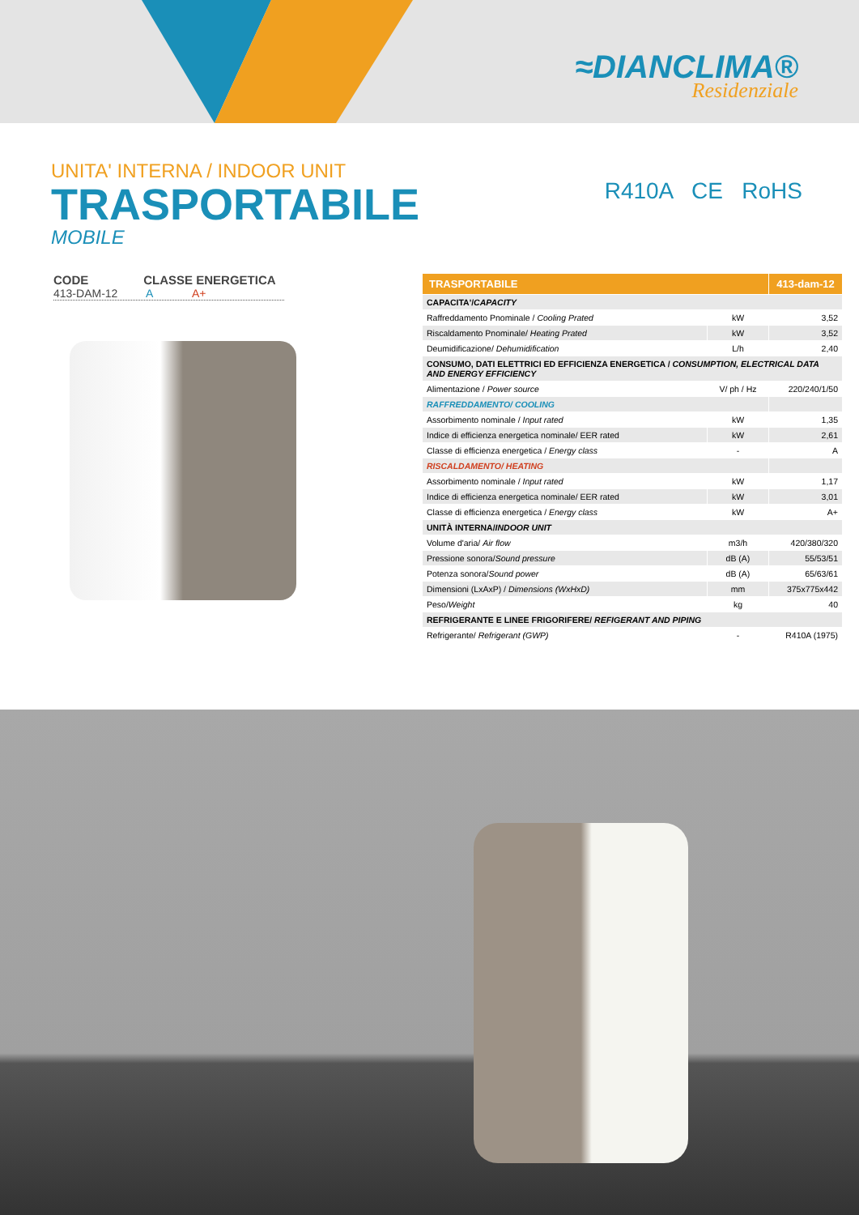≈DIANCLIMA®
Residenziale
UNITA' INTERNA / INDOOR UNIT
TRASPORTABILE
MOBILE
R410A CE RoHS
CODE CLASSE ENERGETICA
413-DAM-12 A A+
| TRASPORTABILE | | 413-dam-12 |
| --- | --- | --- |
| CAPACITA'/ CAPACITY | | |
| Raffreddamento Pnominale / Cooling Prated | kW | 3,52 |
| Riscaldamento Pnominale/ Heating Prated | kW | 3,52 |
| Deumidificazione/ Dehumidification | L/h | 2,40 |
| CONSUMO, DATI ELETTRICI ED EFFICIENZA ENERGETICA / CONSUMPTION, ELECTRICAL DATA AND ENERGY EFFICIENCY | | |
| Alimentazione / Power source | V/ ph / Hz | 220/240/1/50 |
| RAFFREDDAMENTO/ COOLING | | |
| Assorbimento nominale / Input rated | kW | 1,35 |
| Indice di efficienza energetica nominale/ EER rated | kW | 2,61 |
| Classe di efficienza energetica / Energy class | - | A |
| RISCALDAMENTO/ HEATING | | |
| Assorbimento nominale / Input rated | kW | 1,17 |
| Indice di efficienza energetica nominale/ EER rated | kW | 3,01 |
| Classe di efficienza energetica / Energy class | kW | A+ |
| UNITÀ INTERNA/ INDOOR UNIT | | |
| Volume d'aria/ Air flow | m3/h | 420/380/320 |
| Pressione sonora/ Sound pressure | dB (A) | 55/53/51 |
| Potenza sonora/ Sound power | dB (A) | 65/63/61 |
| Dimensioni (LxAxP) / Dimensions (WxHxD) | mm | 375x775x442 |
| Peso/ Weight | kg | 40 |
| REFRIGERANTE E LINEE FRIGORIFERE/ REFIGERANT AND PIPING | | |
| Refrigerante/ Refrigerant (GWP) | - | R410A (1975) |